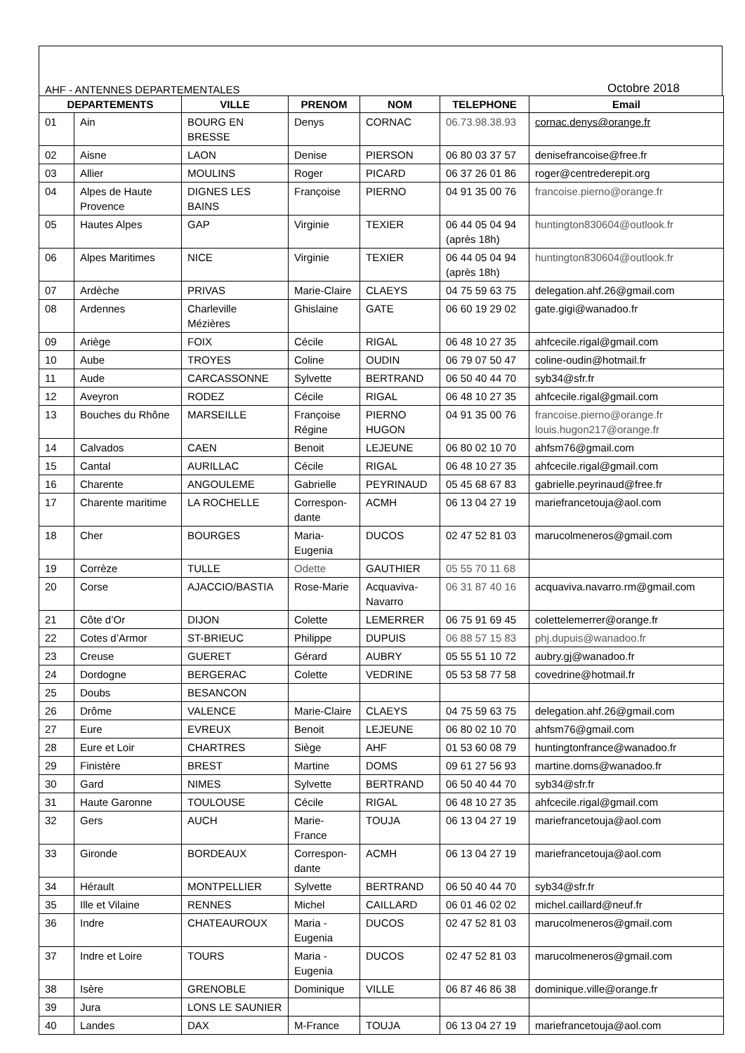AHF - ANTENNES DEPARTEMENTALES Octobre 2018
| DEPARTEMENTS | | VILLE | PRENOM | NOM | TELEPHONE | Email |
| --- | --- | --- | --- | --- | --- | --- |
| 01 | Ain | BOURG EN BRESSE | Denys | CORNAC | 06.73.98.38.93 | cornac.denys@orange.fr |
| 02 | Aisne | LAON | Denise | PIERSON | 06 80 03 37 57 | denisefrancoise@free.fr |
| 03 | Allier | MOULINS | Roger | PICARD | 06 37 26 01 86 | roger@centrederepit.org |
| 04 | Alpes de Haute Provence | DIGNES LES BAINS | Françoise | PIERNO | 04 91 35 00 76 | francoise.pierno@orange.fr |
| 05 | Hautes Alpes | GAP | Virginie | TEXIER | 06 44 05 04 94 (après 18h) | huntington830604@outlook.fr |
| 06 | Alpes Maritimes | NICE | Virginie | TEXIER | 06 44 05 04 94 (après 18h) | huntington830604@outlook.fr |
| 07 | Ardèche | PRIVAS | Marie-Claire | CLAEYS | 04 75 59 63 75 | delegation.ahf.26@gmail.com |
| 08 | Ardennes | Charleville Mézières | Ghislaine | GATE | 06 60 19 29 02 | gate.gigi@wanadoo.fr |
| 09 | Ariège | FOIX | Cécile | RIGAL | 06 48 10 27 35 | ahfcecile.rigal@gmail.com |
| 10 | Aube | TROYES | Coline | OUDIN | 06 79 07 50 47 | coline-oudin@hotmail.fr |
| 11 | Aude | CARCASSONNE | Sylvette | BERTRAND | 06 50 40 44 70 | syb34@sfr.fr |
| 12 | Aveyron | RODEZ | Cécile | RIGAL | 06 48 10 27 35 | ahfcecile.rigal@gmail.com |
| 13 | Bouches du Rhône | MARSEILLE | Françoise Régine | PIERNO HUGON | 04 91 35 00 76 | francoise.pierno@orange.fr louis.hugon217@orange.fr |
| 14 | Calvados | CAEN | Benoit | LEJEUNE | 06 80 02 10 70 | ahfsm76@gmail.com |
| 15 | Cantal | AURILLAC | Cécile | RIGAL | 06 48 10 27 35 | ahfcecile.rigal@gmail.com |
| 16 | Charente | ANGOULEME | Gabrielle | PEYRINAUD | 05 45 68 67 83 | gabrielle.peyrinaud@free.fr |
| 17 | Charente maritime | LA ROCHELLE | Correspon-dante | ACMH | 06 13 04 27 19 | mariefrancetouja@aol.com |
| 18 | Cher | BOURGES | Maria-Eugenia | DUCOS | 02 47 52 81 03 | marucolmeneros@gmail.com |
| 19 | Corrèze | TULLE | Odette | GAUTHIER | 05 55 70 11 68 | |
| 20 | Corse | AJACCIO/BASTIA | Rose-Marie | Acquaviva-Navarro | 06 31 87 40 16 | acquaviva.navarro.rm@gmail.com |
| 21 | Côte d’Or | DIJON | Colette | LEMERRER | 06 75 91 69 45 | colettelemerrer@orange.fr |
| 22 | Cotes d’Armor | ST-BRIEUC | Philippe | DUPUIS | 06 88 57 15 83 | phj.dupuis@wanadoo.fr |
| 23 | Creuse | GUERET | Gérard | AUBRY | 05 55 51 10 72 | aubry.gj@wanadoo.fr |
| 24 | Dordogne | BERGERAC | Colette | VEDRINE | 05 53 58 77 58 | covedrine@hotmail.fr |
| 25 | Doubs | BESANCON | | | | |
| 26 | Drôme | VALENCE | Marie-Claire | CLAEYS | 04 75 59 63 75 | delegation.ahf.26@gmail.com |
| 27 | Eure | EVREUX | Benoit | LEJEUNE | 06 80 02 10 70 | ahfsm76@gmail.com |
| 28 | Eure et Loir | CHARTRES | Siège | AHF | 01 53 60 08 79 | huntingtonfrance@wanadoo.fr |
| 29 | Finistère | BREST | Martine | DOMS | 09 61 27 56 93 | martine.doms@wanadoo.fr |
| 30 | Gard | NIMES | Sylvette | BERTRAND | 06 50 40 44 70 | syb34@sfr.fr |
| 31 | Haute Garonne | TOULOUSE | Cécile | RIGAL | 06 48 10 27 35 | ahfcecile.rigal@gmail.com |
| 32 | Gers | AUCH | Marie-France | TOUJA | 06 13 04 27 19 | mariefrancetouja@aol.com |
| 33 | Gironde | BORDEAUX | Correspon-dante | ACMH | 06 13 04 27 19 | mariefrancetouja@aol.com |
| 34 | Hérault | MONTPELLIER | Sylvette | BERTRAND | 06 50 40 44 70 | syb34@sfr.fr |
| 35 | Ille et Vilaine | RENNES | Michel | CAILLARD | 06 01 46 02 02 | michel.caillard@neuf.fr |
| 36 | Indre | CHATEAUROUX | Maria - Eugenia | DUCOS | 02 47 52 81 03 | marucolmeneros@gmail.com |
| 37 | Indre et Loire | TOURS | Maria - Eugenia | DUCOS | 02 47 52 81 03 | marucolmeneros@gmail.com |
| 38 | Isère | GRENOBLE | Dominique | VILLE | 06 87 46 86 38 | dominique.ville@orange.fr |
| 39 | Jura | LONS LE SAUNIER | | | | |
| 40 | Landes | DAX | M-France | TOUJA | 06 13 04 27 19 | mariefrancetouja@aol.com |